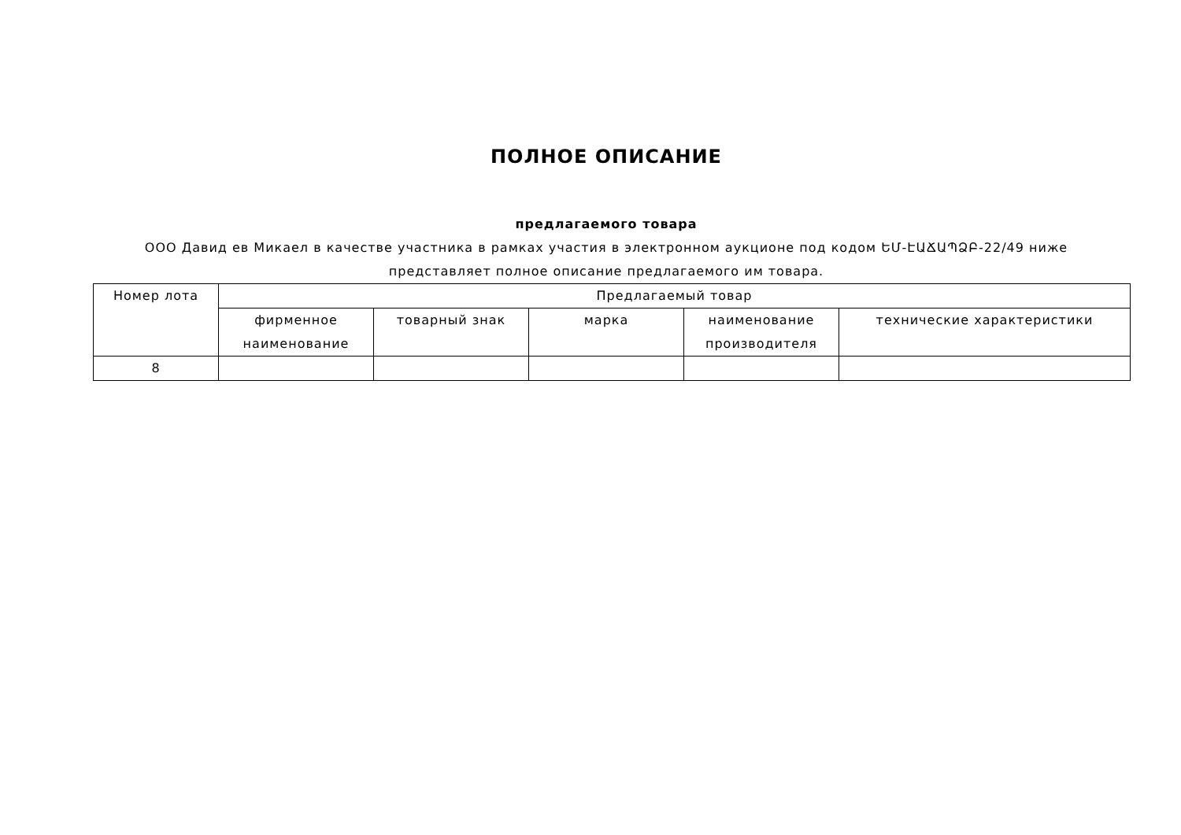ПОЛНОЕ ОПИСАНИЕ
предлагаемого товара
ООО Давид ев Микаел в качестве участника в рамках участия в электронном аукционе под кодом ԵՄ-ԷԱՃԱՊՁԲ-22/49 ниже представляет полное описание предлагаемого им товара.
| Номер лота | Предлагаемый товар | | | | |
| --- | --- | --- | --- | --- | --- |
| | фирменное наименование | товарный знак | марка | наименование производителя | технические характеристики |
| 8 | | | | | |